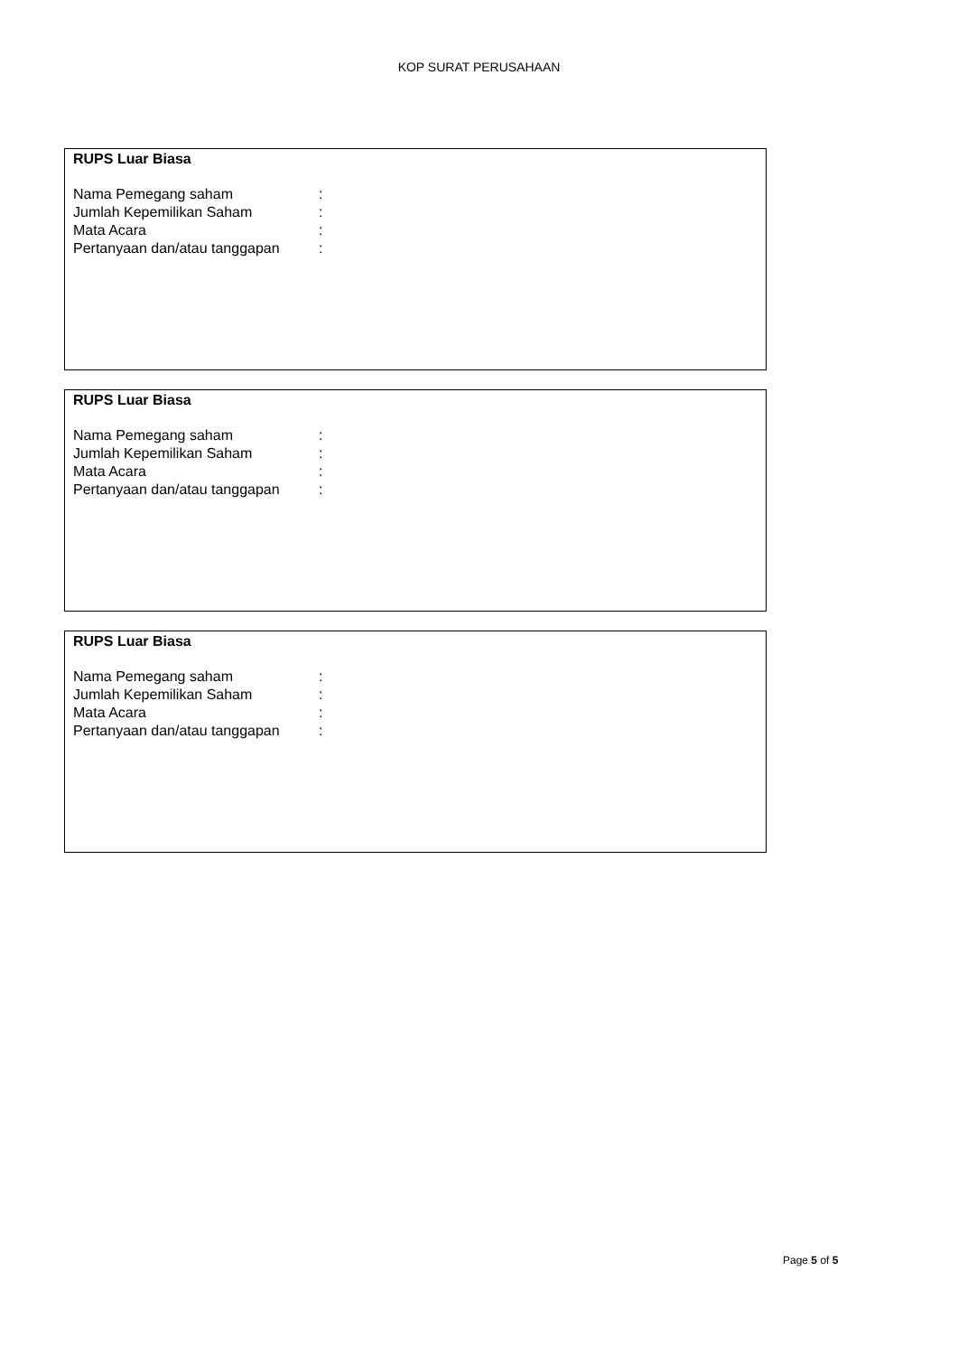KOP SURAT PERUSAHAAN
RUPS Luar Biasa
Nama Pemegang saham:
Jumlah Kepemilikan Saham:
Mata Acara:
Pertanyaan dan/atau tanggapan:
RUPS Luar Biasa
Nama Pemegang saham:
Jumlah Kepemilikan Saham:
Mata Acara:
Pertanyaan dan/atau tanggapan:
RUPS Luar Biasa
Nama Pemegang saham:
Jumlah Kepemilikan Saham:
Mata Acara:
Pertanyaan dan/atau tanggapan:
Page 5 of 5